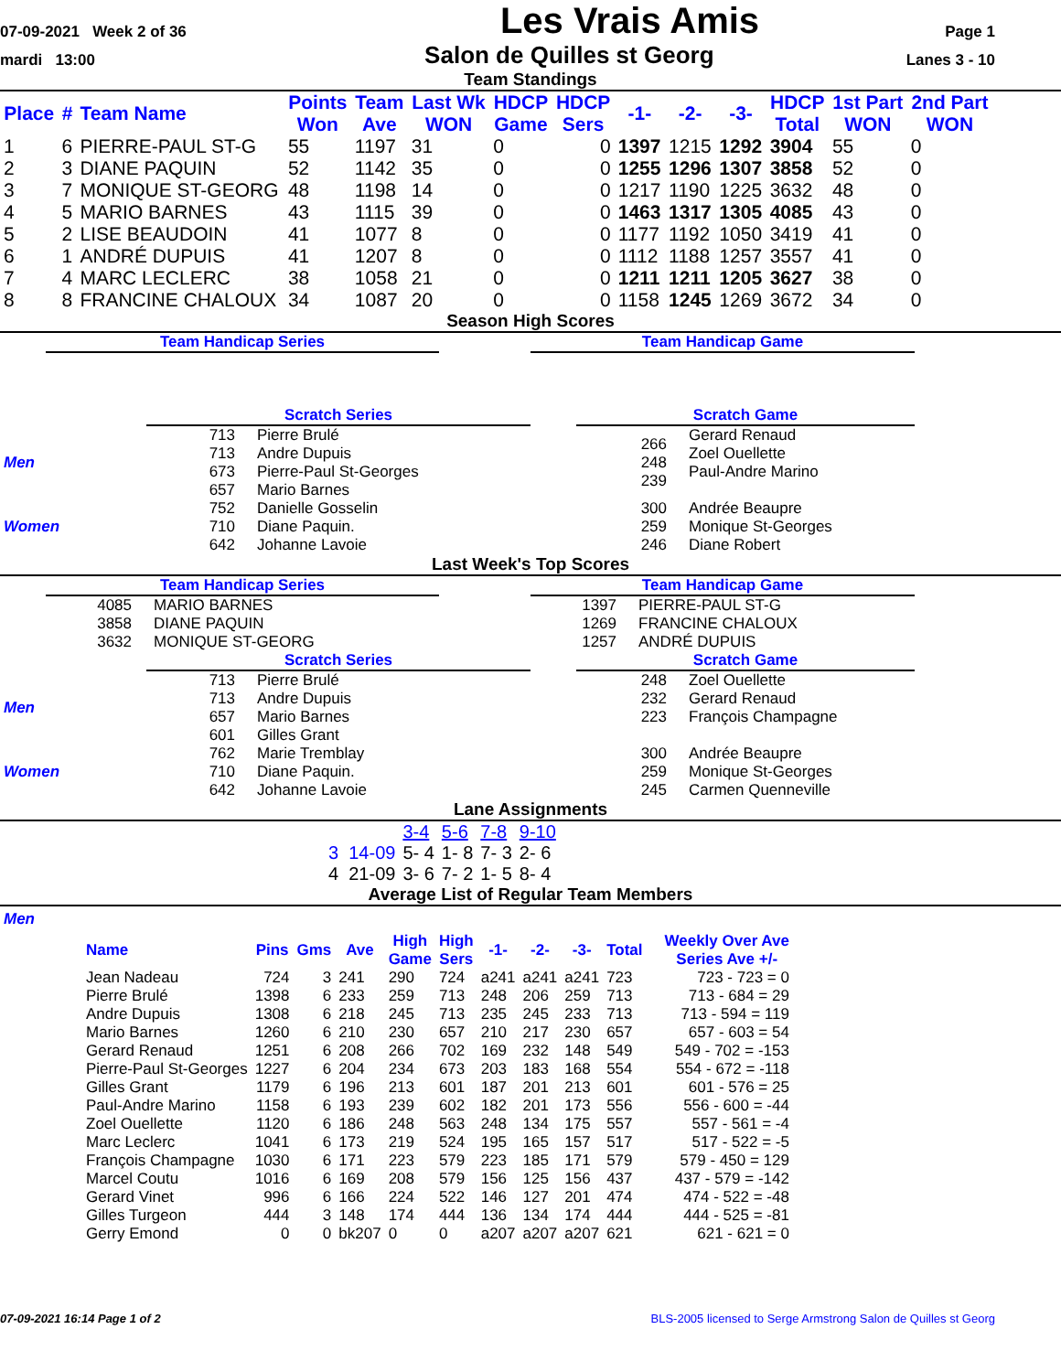07-09-2021 Week 2 of 36 Les Vrais Amis Page 1
mardi 13:00 Salon de Quilles st Georg Lanes 3 - 10
Team Standings
| Place | # | Team Name | Points Won | Team Ave | Last Wk WON | HDCP Game | HDCP Sers | -1- | -2- | -3- | HDCP Total | 1st Part WON | 2nd Part WON |
| --- | --- | --- | --- | --- | --- | --- | --- | --- | --- | --- | --- | --- | --- |
| 1 | 6 | PIERRE-PAUL ST-G | 55 | 1197 | 31 | 0 | 0 | 1397 | 1215 | 1292 | 3904 | 55 | 0 |
| 2 | 3 | DIANE PAQUIN | 52 | 1142 | 35 | 0 | 0 | 1255 | 1296 | 1307 | 3858 | 52 | 0 |
| 3 | 7 | MONIQUE ST-GEORG | 48 | 1198 | 14 | 0 | 0 | 1217 | 1190 | 1225 | 3632 | 48 | 0 |
| 4 | 5 | MARIO BARNES | 43 | 1115 | 39 | 0 | 0 | 1463 | 1317 | 1305 | 4085 | 43 | 0 |
| 5 | 2 | LISE BEAUDOIN | 41 | 1077 | 8 | 0 | 0 | 1177 | 1192 | 1050 | 3419 | 41 | 0 |
| 6 | 1 | ANDRÉ DUPUIS | 41 | 1207 | 8 | 0 | 0 | 1112 | 1188 | 1257 | 3557 | 41 | 0 |
| 7 | 4 | MARC LECLERC | 38 | 1058 | 21 | 0 | 0 | 1211 | 1211 | 1205 | 3627 | 38 | 0 |
| 8 | 8 | FRANCINE CHALOUX | 34 | 1087 | 20 | 0 | 0 | 1158 | 1245 | 1269 | 3672 | 34 | 0 |
Season High Scores
Team Handicap Series Team Handicap Game
Scratch Series Scratch Game
| Men | 713 713 673 657 | Pierre Brulé Andre Dupuis Pierre-Paul St-Georges Mario Barnes | 266 248 239 | Gerard Renaud Zoel Ouellette Paul-Andre Marino |
| Women | 752 710 642 | Danielle Gosselin Diane Paquin. Johanne Lavoie | 300 259 246 | Andrée Beaupre Monique St-Georges Diane Robert |
Last Week's Top Scores
Team Handicap Series
| 4085 3858 3632 | MARIO BARNES DIANE PAQUIN MONIQUE ST-GEORG |
Team Handicap Game
| 1397 1269 1257 | PIERRE-PAUL ST-G FRANCINE CHALOUX ANDRÉ DUPUIS |
Scratch Series Scratch Game
| Men | 713 713 657 601 | Pierre Brulé Andre Dupuis Mario Barnes Gilles Grant | 248 232 223 | Zoel Ouellette Gerard Renaud François Champagne |
| Women | 762 710 642 | Marie Tremblay Diane Paquin. Johanne Lavoie | 300 259 245 | Andrée Beaupre Monique St-Georges Carmen Quenneville |
Lane Assignments
| | 3-4 | 5-6 | 7-8 | 9-10 |
| 3 14-09 | 5- 4 | 1- 8 | 7- 3 | 2- 6 |
| 4 21-09 | 3- 6 | 7- 2 | 1- 5 | 8- 4 |
Average List of Regular Team Members
Men
| Name | Pins | Gms | Ave | High Game | High Sers | -1- | -2- | -3- | Total | Weekly Over Ave Series Ave +/- |
| --- | --- | --- | --- | --- | --- | --- | --- | --- | --- | --- |
| Jean Nadeau | 724 | 3 | 241 | 290 | 724 | a241 | a241 | a241 | 723 | 723 - 723 = 0 |
| Pierre Brulé | 1398 | 6 | 233 | 259 | 713 | 248 | 206 | 259 | 713 | 713 - 684 = 29 |
| Andre Dupuis | 1308 | 6 | 218 | 245 | 713 | 235 | 245 | 233 | 713 | 713 - 594 = 119 |
| Mario Barnes | 1260 | 6 | 210 | 230 | 657 | 210 | 217 | 230 | 657 | 657 - 603 = 54 |
| Gerard Renaud | 1251 | 6 | 208 | 266 | 702 | 169 | 232 | 148 | 549 | 549 - 702 = -153 |
| Pierre-Paul St-Georges | 1227 | 6 | 204 | 234 | 673 | 203 | 183 | 168 | 554 | 554 - 672 = -118 |
| Gilles Grant | 1179 | 6 | 196 | 213 | 601 | 187 | 201 | 213 | 601 | 601 - 576 = 25 |
| Paul-Andre Marino | 1158 | 6 | 193 | 239 | 602 | 182 | 201 | 173 | 556 | 556 - 600 = -44 |
| Zoel Ouellette | 1120 | 6 | 186 | 248 | 563 | 248 | 134 | 175 | 557 | 557 - 561 = -4 |
| Marc Leclerc | 1041 | 6 | 173 | 219 | 524 | 195 | 165 | 157 | 517 | 517 - 522 = -5 |
| François Champagne | 1030 | 6 | 171 | 223 | 579 | 223 | 185 | 171 | 579 | 579 - 450 = 129 |
| Marcel Coutu | 1016 | 6 | 169 | 208 | 579 | 156 | 125 | 156 | 437 | 437 - 579 = -142 |
| Gerard Vinet | 996 | 6 | 166 | 224 | 522 | 146 | 127 | 201 | 474 | 474 - 522 = -48 |
| Gilles Turgeon | 444 | 3 | 148 | 174 | 444 | 136 | 134 | 174 | 444 | 444 - 525 = -81 |
| Gerry Emond | 0 | 0 | bk207 | 0 | 0 | a207 | a207 | a207 | 621 | 621 - 621 = 0 |
07-09-2021 16:14 Page 1 of 2 BLS-2005 licensed to Serge Armstrong Salon de Quilles st Georg